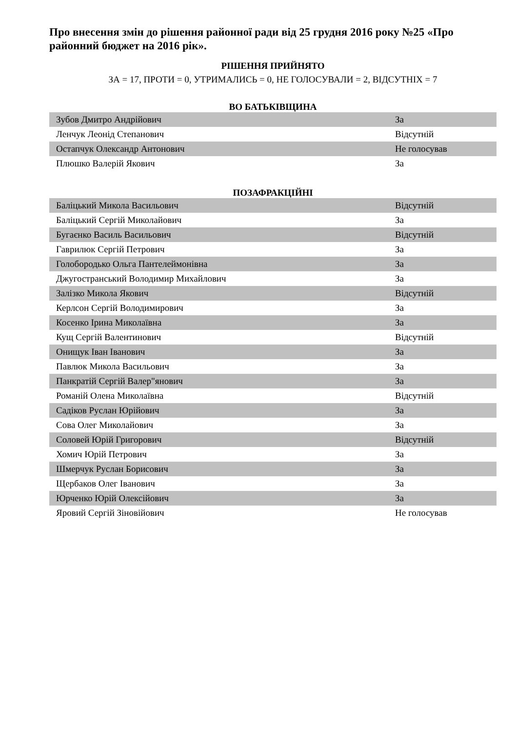Про внесення змін до рішення районної ради від 25 грудня 2016 року №25 «Про районний бюджет на 2016 рік».
РІШЕННЯ ПРИЙНЯТО
ЗА = 17, ПРОТИ = 0, УТРИМАЛИСЬ = 0, НЕ ГОЛОСУВАЛИ = 2, ВІДСУТНІХ = 7
ВО БАТЬКІВЩИНА
| Зубов Дмитро Андрійович | За |
| Ленчук Леонід Степанович | Відсутній |
| Остапчук Олександр Антонович | Не голосував |
| Плюшко Валерій Якович | За |
ПОЗАФРАКЦІЙНІ
| Баліцький Микола Васильович | Відсутній |
| Баліцький Сергій Миколайович | За |
| Бугаєнко Василь Васильович | Відсутній |
| Гаврилюк Сергій Петрович | За |
| Голобородько Ольга Пантелеймонівна | За |
| Джугостранський Володимир Михайлович | За |
| Залізко Микола Якович | Відсутній |
| Керлсон Сергій Володимирович | За |
| Косенко Ірина Миколаївна | За |
| Кущ Сергій Валентинович | Відсутній |
| Онищук Іван Іванович | За |
| Павлюк Микола Васильович | За |
| Панкратій Сергій Валер"янович | За |
| Романій Олена Миколаївна | Відсутній |
| Садіков Руслан Юрійович | За |
| Сова Олег Миколайович | За |
| Соловей Юрій Григорович | Відсутній |
| Хомич Юрій Петрович | За |
| Шмерчук Руслан Борисович | За |
| Щербаков Олег Іванович | За |
| Юрченко Юрій Олексійович | За |
| Яровий Сергій Зіновійович | Не голосував |